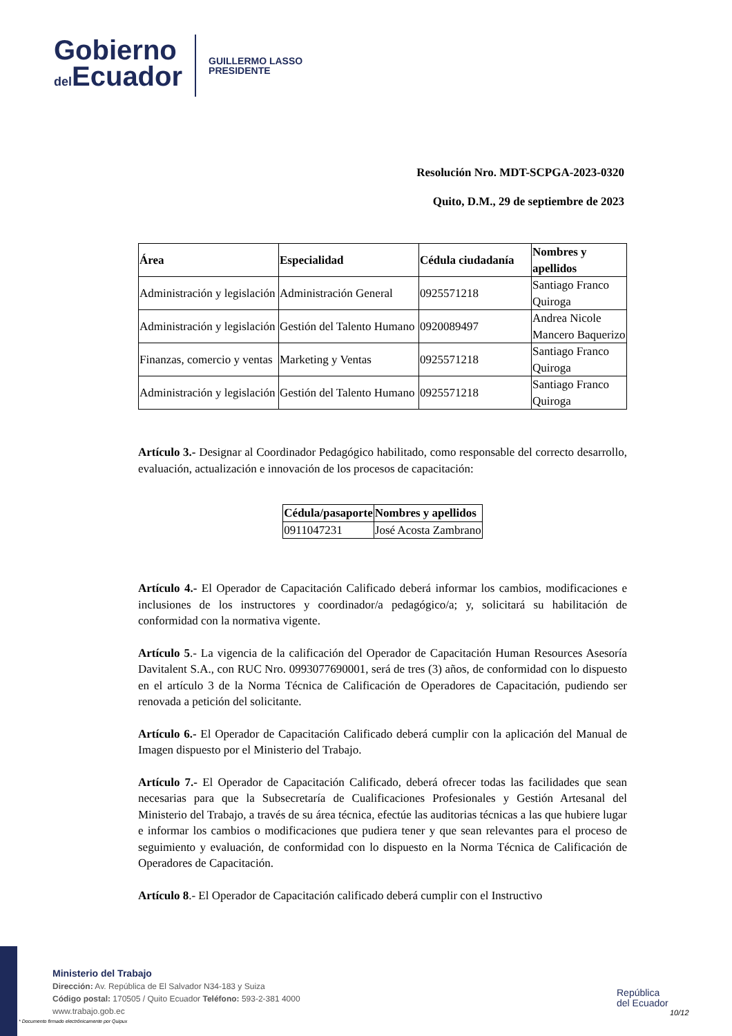Gobierno
del Ecuador
GUILLERMO LASSO
PRESIDENTE
Resolución Nro. MDT-SCPGA-2023-0320
Quito, D.M., 29 de septiembre de 2023
| Área | Especialidad | Cédula ciudadanía | Nombres y apellidos |
| --- | --- | --- | --- |
| Administración y legislación | Administración General | 0925571218 | Santiago Franco Quiroga |
| Administración y legislación | Gestión del Talento Humano | 0920089497 | Andrea Nicole Mancero Baquerizo |
| Finanzas, comercio y ventas | Marketing y Ventas | 0925571218 | Santiago Franco Quiroga |
| Administración y legislación | Gestión del Talento Humano | 0925571218 | Santiago Franco Quiroga |
Artículo 3.- Designar al Coordinador Pedagógico habilitado, como responsable del correcto desarrollo, evaluación, actualización e innovación de los procesos de capacitación:
| Cédula/pasaporte | Nombres y apellidos |
| --- | --- |
| 0911047231 | José Acosta Zambrano |
Artículo 4.- El Operador de Capacitación Calificado deberá informar los cambios, modificaciones e inclusiones de los instructores y coordinador/a pedagógico/a; y, solicitará su habilitación de conformidad con la normativa vigente.
Artículo 5.- La vigencia de la calificación del Operador de Capacitación Human Resources Asesoría Davitalent S.A., con RUC Nro. 0993077690001, será de tres (3) años, de conformidad con lo dispuesto en el artículo 3 de la Norma Técnica de Calificación de Operadores de Capacitación, pudiendo ser renovada a petición del solicitante.
Artículo 6.- El Operador de Capacitación Calificado deberá cumplir con la aplicación del Manual de Imagen dispuesto por el Ministerio del Trabajo.
Artículo 7.- El Operador de Capacitación Calificado, deberá ofrecer todas las facilidades que sean necesarias para que la Subsecretaría de Cualificaciones Profesionales y Gestión Artesanal del Ministerio del Trabajo, a través de su área técnica, efectúe las auditorias técnicas a las que hubiere lugar e informar los cambios o modificaciones que pudiera tener y que sean relevantes para el proceso de seguimiento y evaluación, de conformidad con lo dispuesto en la Norma Técnica de Calificación de Operadores de Capacitación.
Artículo 8.- El Operador de Capacitación calificado deberá cumplir con el Instructivo
Ministerio del Trabajo
Dirección: Av. República de El Salvador N34-183 y Suiza
Código postal: 170505 / Quito Ecuador Teléfono: 593-2-381 4000
www.trabajo.gob.ec
* Documento firmado electrónicamente por Quipux
República
del Ecuador
10/12